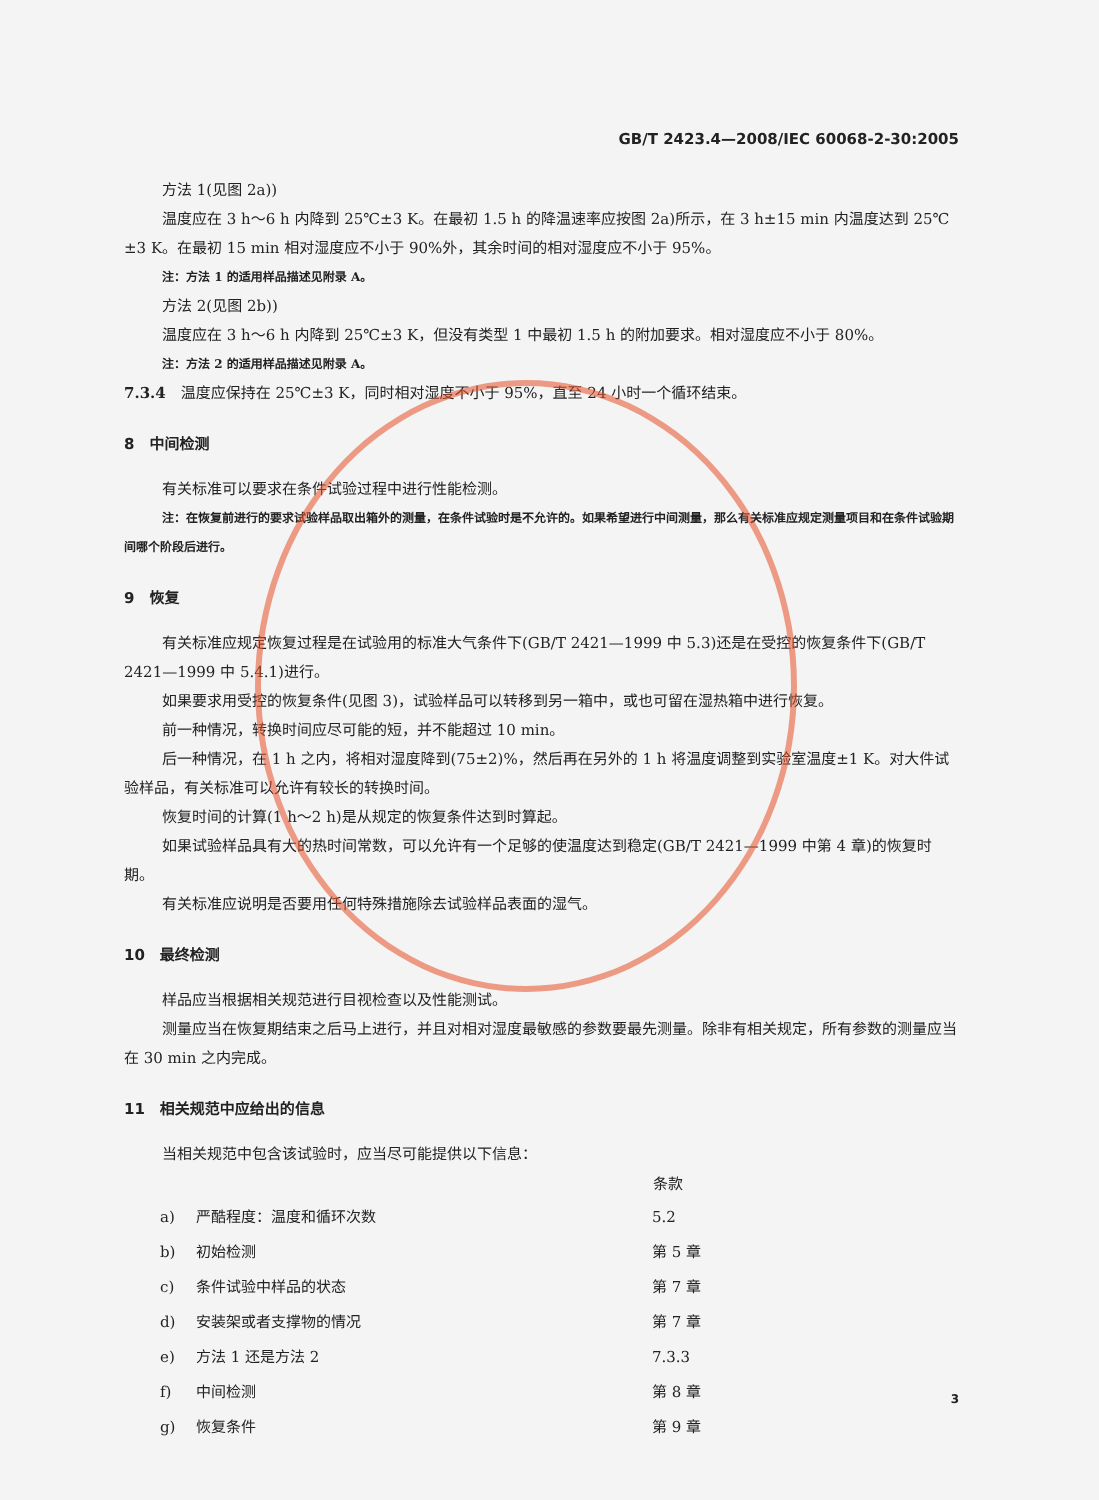GB/T 2423.4—2008/IEC 60068-2-30:2005
方法 1(见图 2a))
温度应在 3 h～6 h 内降到 25℃±3 K。在最初 1.5 h 的降温速率应按图 2a)所示，在 3 h±15 min 内温度达到 25℃±3 K。在最初 15 min 相对湿度应不小于 90%外，其余时间的相对湿度应不小于 95%。
注：方法 1 的适用样品描述见附录 A。
方法 2(见图 2b))
温度应在 3 h～6 h 内降到 25℃±3 K，但没有类型 1 中最初 1.5 h 的附加要求。相对湿度应不小于 80%。
注：方法 2 的适用样品描述见附录 A。
7.3.4　温度应保持在 25℃±3 K，同时相对湿度不小于 95%，直至 24 小时一个循环结束。
8　中间检测
有关标准可以要求在条件试验过程中进行性能检测。
注：在恢复前进行的要求试验样品取出箱外的测量，在条件试验时是不允许的。如果希望进行中间测量，那么有关标准应规定测量项目和在条件试验期间哪个阶段后进行。
9　恢复
有关标准应规定恢复过程是在试验用的标准大气条件下(GB/T 2421—1999 中 5.3)还是在受控的恢复条件下(GB/T 2421—1999 中 5.4.1)进行。
如果要求用受控的恢复条件(见图 3)，试验样品可以转移到另一箱中，或也可留在湿热箱中进行恢复。
前一种情况，转换时间应尽可能的短，并不能超过 10 min。
后一种情况，在 1 h 之内，将相对湿度降到(75±2)%，然后再在另外的 1 h 将温度调整到实验室温度±1 K。对大件试验样品，有关标准可以允许有较长的转换时间。
恢复时间的计算(1 h～2 h)是从规定的恢复条件达到时算起。
如果试验样品具有大的热时间常数，可以允许有一个足够的使温度达到稳定(GB/T 2421—1999 中第 4 章)的恢复时期。
有关标准应说明是否要用任何特殊措施除去试验样品表面的湿气。
10　最终检测
样品应当根据相关规范进行目视检查以及性能测试。
测量应当在恢复期结束之后马上进行，并且对相对湿度最敏感的参数要最先测量。除非有相关规定，所有参数的测量应当在 30 min 之内完成。
11　相关规范中应给出的信息
当相关规范中包含该试验时，应当尽可能提供以下信息：
| | | 条款 |
| --- | --- | --- |
| a) | 严酷程度：温度和循环次数 | 5.2 |
| b) | 初始检测 | 第 5 章 |
| c) | 条件试验中样品的状态 | 第 7 章 |
| d) | 安装架或者支撑物的情况 | 第 7 章 |
| e) | 方法 1 还是方法 2 | 7.3.3 |
| f) | 中间检测 | 第 8 章 |
| g) | 恢复条件 | 第 9 章 |
3